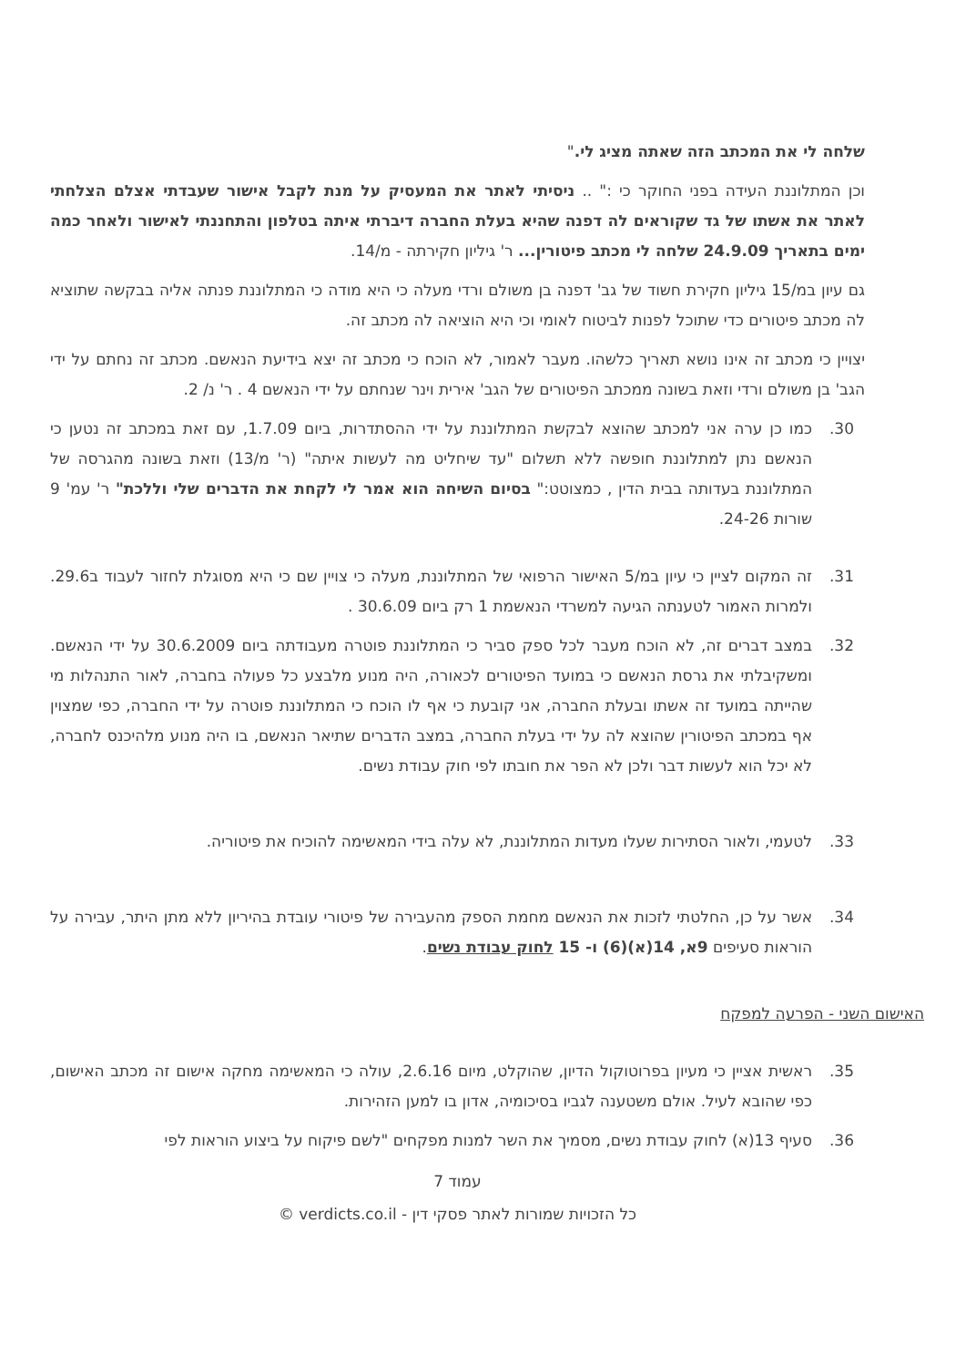שלחה לי את המכתב הזה שאתה מציג לי."
וכן המתלוננת העידה בפני החוקר כי :" .. ניסיתי לאתר את המעסיק על מנת לקבל אישור שעבדתי אצלם הצלחתי לאתר את אשתו של גד שקוראים לה דפנה שהיא בעלת החברה דיברתי איתה בטלפון והתחננתי לאישור ולאחר כמה ימים בתאריך 24.9.09 שלחה לי מכתב פיטורין... ר' גיליון חקירתה - מ/14.
גם עיון במ/15 גיליון חקירת חשוד של גב' דפנה בן משולם ורדי מעלה כי היא מודה כי המתלוננת פנתה אליה בבקשה שתוציא לה מכתב פיטורים כדי שתוכל לפנות לביטוח לאומי וכי היא הוציאה לה מכתב זה.
יצויין כי מכתב זה אינו נושא תאריך כלשהו. מעבר לאמור, לא הוכח כי מכתב זה יצא בידיעת הנאשם. מכתב זה נחתם על ידי הגב' בן משולם ורדי וזאת בשונה ממכתב הפיטורים של הגב' אירית וינר שנחתם על ידי הנאשם 4 . ר' נ/ 2.
30. כמו כן ערה אני למכתב שהוצא לבקשת המתלוננת על ידי ההסתדרות, ביום 1.7.09, עם זאת במכתב זה נטען כי הנאשם נתן למתלוננת חופשה ללא תשלום "עד שיחליט מה לעשות איתה" (ר' מ/13) וזאת בשונה מהגרסה של המתלוננת בעדותה בבית הדין , כמצוטט:" בסיום השיחה הוא אמר לי לקחת את הדברים שלי וללכת" ר' עמ' 9 שורות 24-26.
31. זה המקום לציין כי עיון במ/5 האישור הרפואי של המתלוננת, מעלה כי צויין שם כי היא מסוגלת לחזור לעבוד ב29.6. ולמרות האמור לטענתה הגיעה למשרדי הנאשמת 1 רק ביום 30.6.09 .
32. במצב דברים זה, לא הוכח מעבר לכל ספק סביר כי המתלוננת פוטרה מעבודתה ביום 30.6.2009 על ידי הנאשם. ומשקיבלתי את גרסת הנאשם כי במועד הפיטורים לכאורה, היה מנוע מלבצע כל פעולה בחברה, לאור התנהלות מי שהייתה במועד זה אשתו ובעלת החברה, אני קובעת כי אף לו הוכח כי המתלוננת פוטרה על ידי החברה, כפי שמצוין אף במכתב הפיטורין שהוצא לה על ידי בעלת החברה, במצב הדברים שתיאר הנאשם, בו היה מנוע מלהיכנס לחברה, לא יכל הוא לעשות דבר ולכן לא הפר את חובתו לפי חוק עבודת נשים.
33. לטעמי, ולאור הסתירות שעלו מעדות המתלוננת, לא עלה בידי המאשימה להוכיח את פיטוריה.
34. אשר על כן, החלטתי לזכות את הנאשם מחמת הספק מהעבירה של פיטורי עובדת בהיריון ללא מתן היתר, עבירה על הוראות סעיפים 9א, 14(א)(6) ו- 15 לחוק עבודת נשים.
האישום השני - הפרעה למפקח
35. ראשית אציין כי מעיון בפרוטוקול הדיון, שהוקלט, מיום 2.6.16, עולה כי המאשימה מחקה אישום זה מכתב האישום, כפי שהובא לעיל. אולם משטענה לגביו בסיכומיה, אדון בו למען הזהירות.
36. סעיף 13(א) לחוק עבודת נשים, מסמיך את השר למנות מפקחים "לשם פיקוח על ביצוע הוראות לפי
עמוד 7
כל הזכויות שמורות לאתר פסקי דין - verdicts.co.il ©